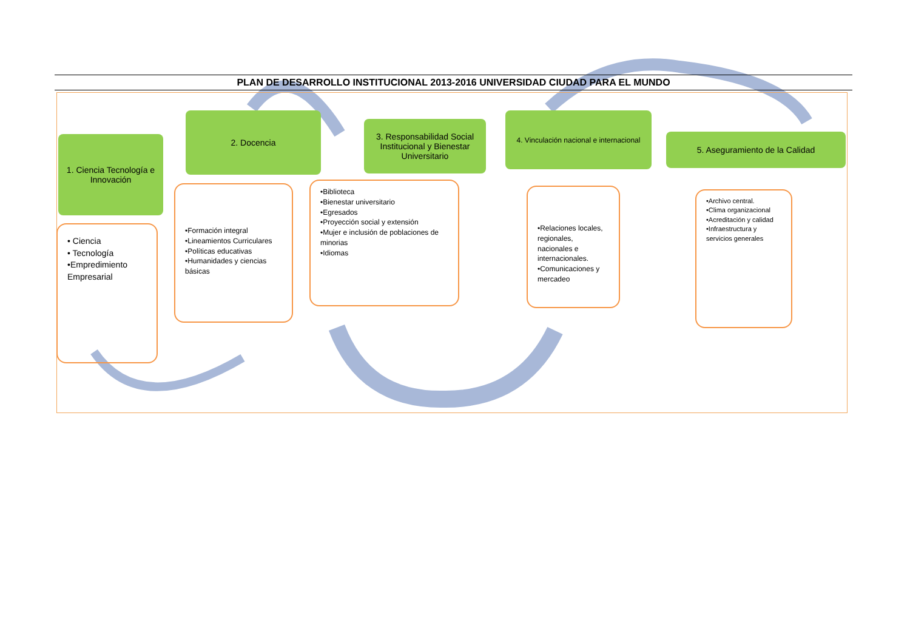PLAN DE DESARROLLO INSTITUCIONAL 2013-2016 UNIVERSIDAD CIUDAD PARA EL MUNDO
1. Ciencia Tecnología e Innovación
• Ciencia
• Tecnología
•Empredimiento Empresarial
2. Docencia
•Formación integral
•Lineamientos Curriculares
•Políticas educativas
•Humanidades y ciencias básicas
3. Responsabilidad Social Institucional y Bienestar Universitario
•Biblioteca
•Bienestar universitario
•Egresados
•Proyección social y extensión
•Mujer e inclusión de poblaciones de minorias
•Idiomas
4. Vinculación nacional e internacional
•Relaciones locales, regionales, nacionales e internacionales.
•Comunicaciones y mercadeo
5. Aseguramiento de la Calidad
•Archivo central.
•Clima organizacional
•Acreditación y calidad
•Infraestructura y servicios generales